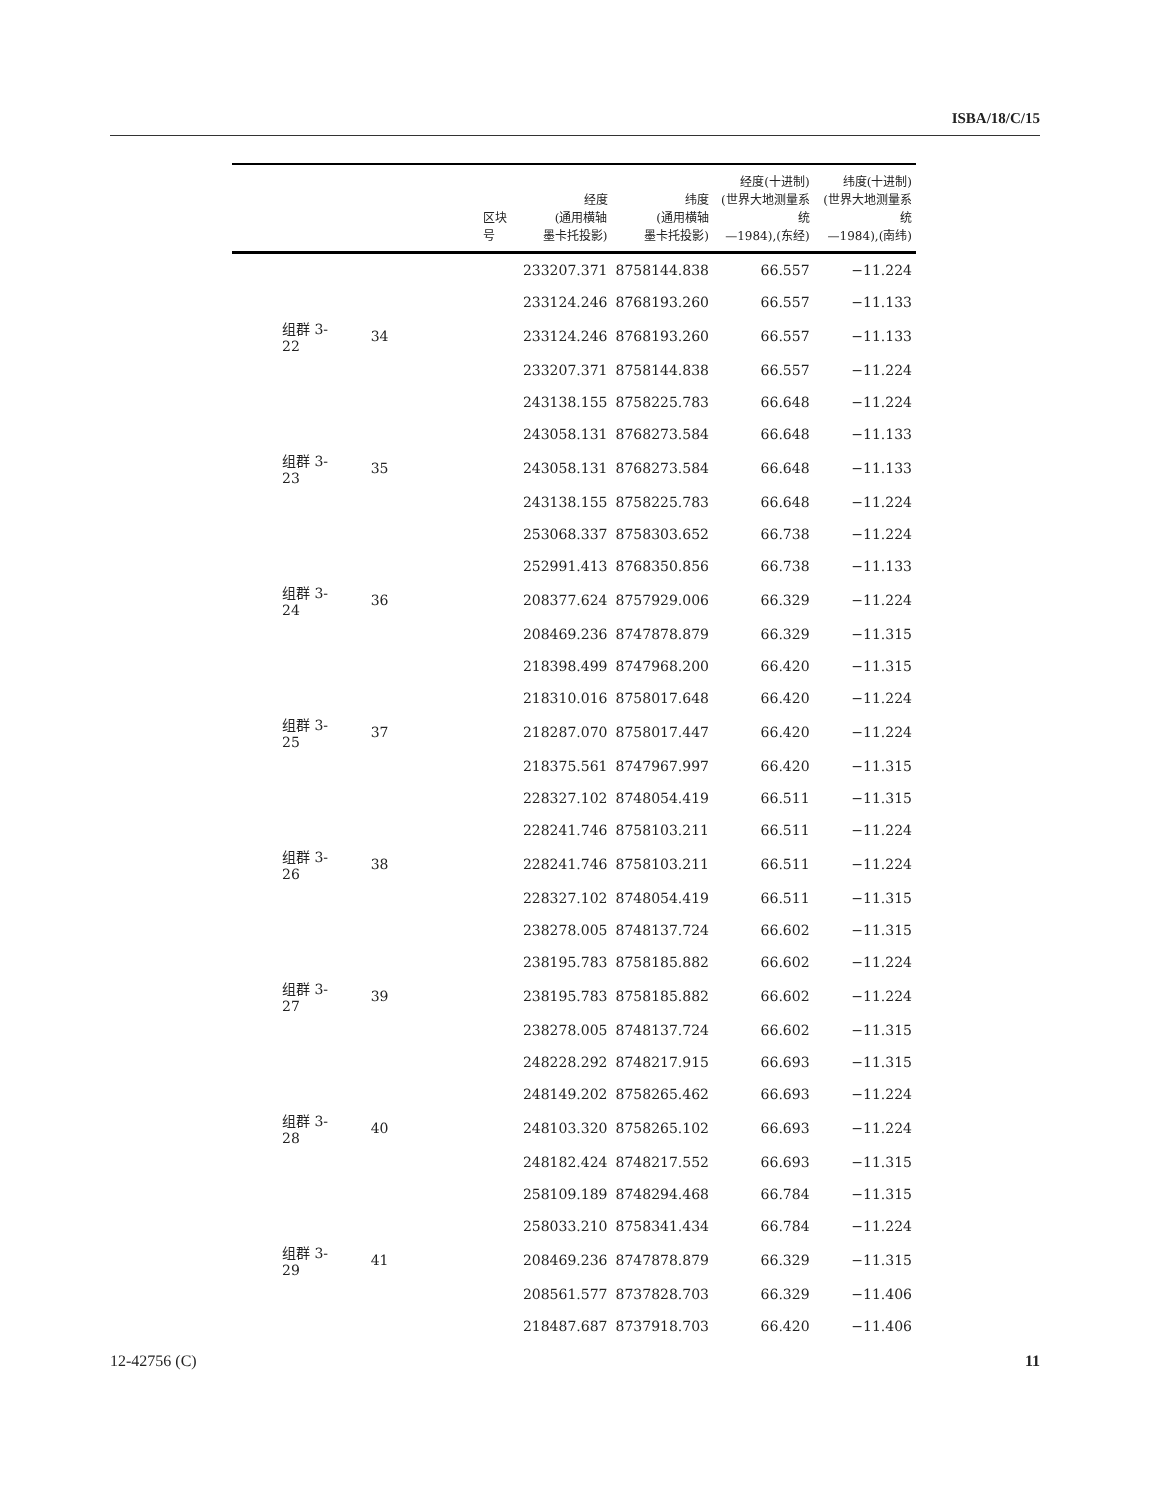ISBA/18/C/15
| | 区块号 | 经度 (通用横轴 墨卡托投影) | 纬度 (通用横轴 墨卡托投影) | 经度(十进制) (世界大地测量系统 —1984),(东经) | 纬度(十进制) (世界大地测量系统 —1984),(南纬) |
| --- | --- | --- | --- | --- | --- |
| | | 233207.371 | 8758144.838 | 66.557 | −11.224 |
| | | 233124.246 | 8768193.260 | 66.557 | −11.133 |
| 组群 3-22 | 34 | 233124.246 | 8768193.260 | 66.557 | −11.133 |
| | | 233207.371 | 8758144.838 | 66.557 | −11.224 |
| | | 243138.155 | 8758225.783 | 66.648 | −11.224 |
| | | 243058.131 | 8768273.584 | 66.648 | −11.133 |
| 组群 3-23 | 35 | 243058.131 | 8768273.584 | 66.648 | −11.133 |
| | | 243138.155 | 8758225.783 | 66.648 | −11.224 |
| | | 253068.337 | 8758303.652 | 66.738 | −11.224 |
| | | 252991.413 | 8768350.856 | 66.738 | −11.133 |
| 组群 3-24 | 36 | 208377.624 | 8757929.006 | 66.329 | −11.224 |
| | | 208469.236 | 8747878.879 | 66.329 | −11.315 |
| | | 218398.499 | 8747968.200 | 66.420 | −11.315 |
| | | 218310.016 | 8758017.648 | 66.420 | −11.224 |
| 组群 3-25 | 37 | 218287.070 | 8758017.447 | 66.420 | −11.224 |
| | | 218375.561 | 8747967.997 | 66.420 | −11.315 |
| | | 228327.102 | 8748054.419 | 66.511 | −11.315 |
| | | 228241.746 | 8758103.211 | 66.511 | −11.224 |
| 组群 3-26 | 38 | 228241.746 | 8758103.211 | 66.511 | −11.224 |
| | | 228327.102 | 8748054.419 | 66.511 | −11.315 |
| | | 238278.005 | 8748137.724 | 66.602 | −11.315 |
| | | 238195.783 | 8758185.882 | 66.602 | −11.224 |
| 组群 3-27 | 39 | 238195.783 | 8758185.882 | 66.602 | −11.224 |
| | | 238278.005 | 8748137.724 | 66.602 | −11.315 |
| | | 248228.292 | 8748217.915 | 66.693 | −11.315 |
| | | 248149.202 | 8758265.462 | 66.693 | −11.224 |
| 组群 3-28 | 40 | 248103.320 | 8758265.102 | 66.693 | −11.224 |
| | | 248182.424 | 8748217.552 | 66.693 | −11.315 |
| | | 258109.189 | 8748294.468 | 66.784 | −11.315 |
| | | 258033.210 | 8758341.434 | 66.784 | −11.224 |
| 组群 3-29 | 41 | 208469.236 | 8747878.879 | 66.329 | −11.315 |
| | | 208561.577 | 8737828.703 | 66.329 | −11.406 |
| | | 218487.687 | 8737918.703 | 66.420 | −11.406 |
12-42756 (C) 11